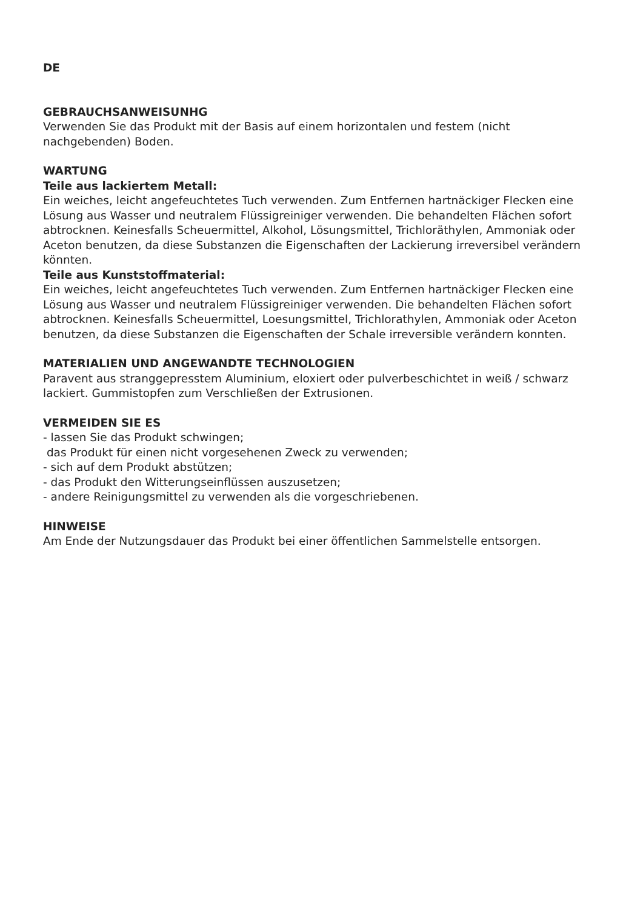DE
GEBRAUCHSANWEISUNHG
Verwenden Sie das Produkt mit der Basis auf einem horizontalen und festem (nicht nachgebenden) Boden.
WARTUNG
Teile aus lackiertem Metall:
Ein weiches, leicht angefeuchtetes Tuch verwenden. Zum Entfernen hartnäckiger Flecken eine Lösung aus Wasser und neutralem Flüssigreiniger verwenden. Die behandelten Flächen sofort abtrocknen. Keinesfalls Scheuermittel, Alkohol, Lösungsmittel, Trichloräthylen, Ammoniak oder Aceton benutzen, da diese Substanzen die Eigenschaften der Lackierung irreversibel verändern könnten.
Teile aus Kunststoffmaterial:
Ein weiches, leicht angefeuchtetes Tuch verwenden. Zum Entfernen hartnäckiger Flecken eine Lösung aus Wasser und neutralem Flüssigreiniger verwenden. Die behandelten Flächen sofort abtrocknen. Keinesfalls Scheuermittel, Loesungsmittel, Trichlorathylen, Ammoniak oder Aceton benutzen, da diese Substanzen die Eigenschaften der Schale irreversible verändern konnten.
MATERIALIEN UND ANGEWANDTE TECHNOLOGIEN
Paravent aus stranggepresstem Aluminium, eloxiert oder pulverbeschichtet in weiß / schwarz lackiert. Gummistopfen zum Verschließen der Extrusionen.
VERMEIDEN SIE ES
- lassen Sie das Produkt schwingen;
das Produkt für einen nicht vorgesehenen Zweck zu verwenden;
- sich auf dem Produkt abstützen;
- das Produkt den Witterungseinflüssen auszusetzen;
- andere Reinigungsmittel zu verwenden als die vorgeschriebenen.
HINWEISE
Am Ende der Nutzungsdauer das Produkt bei einer öffentlichen Sammelstelle entsorgen.